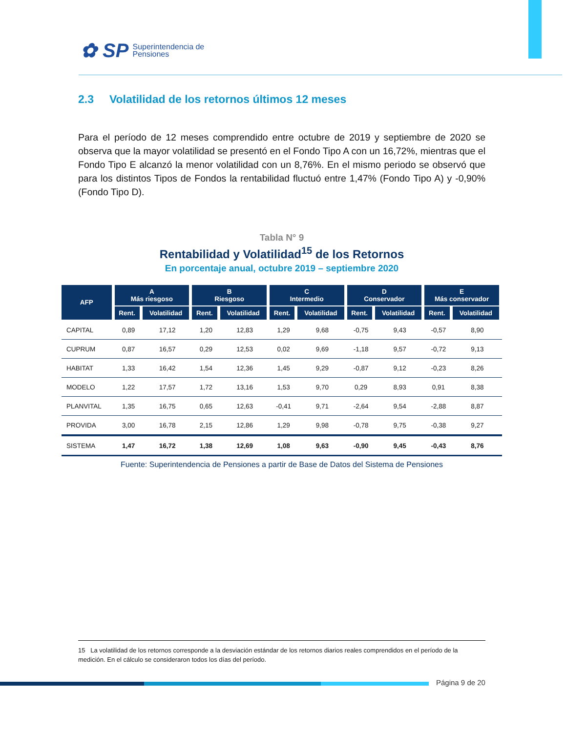✿ SP Superintendencia de
Pensiones
2.3 Volatilidad de los retornos últimos 12 meses
Para el período de 12 meses comprendido entre octubre de 2019 y septiembre de 2020 se observa que la mayor volatilidad se presentó en el Fondo Tipo A con un 16,72%, mientras que el Fondo Tipo E alcanzó la menor volatilidad con un 8,76%. En el mismo periodo se observó que para los distintos Tipos de Fondos la rentabilidad fluctuó entre 1,47% (Fondo Tipo A) y -0,90% (Fondo Tipo D).
Tabla N° 9
Rentabilidad y Volatilidad<sup>15</sup> de los Retornos
En porcentaje anual, octubre 2019 – septiembre 2020
| AFP | A Más riesgoso | | B Riesgoso | | C Intermedio | | D Conservador | | E Más conservador | |
| --- | --- | --- | --- | --- | --- | --- | --- | --- | --- | --- |
| | Rent. | Volatilidad | Rent. | Volatilidad | Rent. | Volatilidad | Rent. | Volatilidad | Rent. | Volatilidad |
| CAPITAL | 0,89 | 17,12 | 1,20 | 12,83 | 1,29 | 9,68 | -0,75 | 9,43 | -0,57 | 8,90 |
| CUPRUM | 0,87 | 16,57 | 0,29 | 12,53 | 0,02 | 9,69 | -1,18 | 9,57 | -0,72 | 9,13 |
| HABITAT | 1,33 | 16,42 | 1,54 | 12,36 | 1,45 | 9,29 | -0,87 | 9,12 | -0,23 | 8,26 |
| MODELO | 1,22 | 17,57 | 1,72 | 13,16 | 1,53 | 9,70 | 0,29 | 8,93 | 0,91 | 8,38 |
| PLANVITAL | 1,35 | 16,75 | 0,65 | 12,63 | -0,41 | 9,71 | -2,64 | 9,54 | -2,88 | 8,87 |
| PROVIDA | 3,00 | 16,78 | 2,15 | 12,86 | 1,29 | 9,98 | -0,78 | 9,75 | -0,38 | 9,27 |
| SISTEMA | 1,47 | 16,72 | 1,38 | 12,69 | 1,08 | 9,63 | -0,90 | 9,45 | -0,43 | 8,76 |
Fuente: Superintendencia de Pensiones a partir de Base de Datos del Sistema de Pensiones
15 La volatilidad de los retornos corresponde a la desviación estándar de los retornos diarios reales comprendidos en el período de la medición. En el cálculo se consideraron todos los días del período.
Página 9 de 20